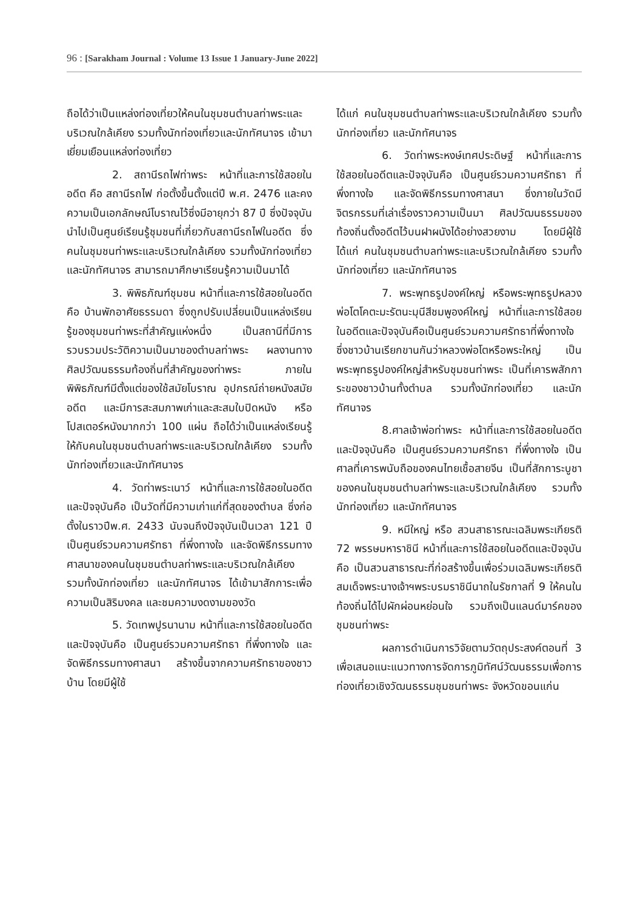96 : [Sarakham Journal : Volume 13 Issue 1 January-June 2022]
ถือได้ว่าเป็นแหล่งท่องเที่ยวให้คนในชุมชนตำบลท่าพระและบริเวณใกล้เคียง รวมทั้งนักท่องเที่ยวและนักทัศนาจร เข้ามาเยี่ยมเยือนแหล่งท่องเที่ยว
2. สถานีรถไฟท่าพระ หน้าที่และการใช้สอยในอดีต คือ สถานีรถไฟ ก่อตั้งขึ้นตั้งแต่ปี พ.ศ. 2476 และคงความเป็นเอกลักษณ์โบราณไว้ซึ่งมีอายุกว่า 87 ปี ซึ่งปัจจุบันนำไปเป็นศูนย์เรียนรู้ชุมชนที่เกี่ยวกับสถานีรถไฟในอดีต ซึ่งคนในชุมชนท่าพระและบริเวณใกล้เคียง รวมทั้งนักท่องเที่ยว และนักทัศนาจร สามารถมาศึกษาเรียนรู้ความเป็นมาได้
3. พิพิธภัณฑ์ชุมชน หน้าที่และการใช้สอยในอดีต คือ บ้านพักอาศัยธรรมดา ซึ่งถูกปรับเปลี่ยนเป็นแหล่งเรียนรู้ของชุมชนท่าพระที่สำคัญแห่งหนึ่ง เป็นสถานีที่มีการรวบรวมประวัติความเป็นมาของตำบลท่าพระ ผลงานทางศิลปวัฒนธรรมท้องถิ่นที่สำคัญของท่าพระ ภายในพิพิธภัณฑ์มีตั้งแต่ของใช้สมัยโบราณ อุปกรณ์ถ่ายหนังสมัยอดีต และมีการสะสมภาพเก่าและสะสมใบปิดหนัง หรือโปสเตอร์หนังมากกว่า 100 แผ่น ถือได้ว่าเป็นแหล่งเรียนรู้ให้กับคนในชุมชนตำบลท่าพระและบริเวณใกล้เคียง รวมทั้งนักท่องเที่ยวและนักทัศนาจร
4. วัดท่าพระเนาว์ หน้าที่และการใช้สอยในอดีตและปัจจุบันคือ เป็นวัดที่มีความเก่าแก่ที่สุดของตำบล ซึ่งก่อตั้งในราวปีพ.ศ. 2433 นับจนถึงปัจจุบันเป็นเวลา 121 ปี เป็นศูนย์รวมความศรัทธา ที่พึ่งทางใจ และจัดพิธีกรรมทางศาสนาของคนในชุมชนตำบลท่าพระและบริเวณใกล้เคียง รวมทั้งนักท่องเที่ยว และนักทัศนาจร ได้เข้ามาสักการะเพื่อความเป็นสิริมงคล และชมความงดงามของวัด
5. วัดเทพปูรนานาม หน้าที่และการใช้สอยในอดีตและปัจจุบันคือ เป็นศูนย์รวมความศรัทธา ที่พึ่งทางใจ และจัดพิธีกรรมทางศาสนา สร้างขึ้นจากความศรัทธาของชาวบ้าน โดยมีผู้ใช้
ได้แก่ คนในชุมชนตำบลท่าพระและบริเวณใกล้เคียง รวมทั้งนักท่องเที่ยว และนักทัศนาจร
6. วัดท่าพระหงษ์เทศประดิษฐ์ หน้าที่และการใช้สอยในอดีตและปัจจุบันคือ เป็นศูนย์รวมความศรัทธา ที่พึ่งทางใจ และจัดพิธีกรรมทางศาสนา ซึ่งภายในวัดมีจิตรกรรมที่เล่าเรื่องราวความเป็นมา ศิลปวัฒนธรรมของท้องถิ่นตั้งอดีตไว้บนฝาผนังได้อย่างสวยงาม โดยมีผู้ใช้ ได้แก่ คนในชุมชนตำบลท่าพระและบริเวณใกล้เคียง รวมทั้งนักท่องเที่ยว และนักทัศนาจร
7. พระพุทธรูปองค์ใหญ่ หรือพระพุทธรูปหลวงพ่อโตโคตะมะรัตนะมุนีสีชมพูองค์ใหญ่ หน้าที่และการใช้สอยในอดีตและปัจจุบันคือเป็นศูนย์รวมความศรัทธาที่พึ่งทางใจ ซึ่งชาวบ้านเรียกขานกันว่าหลวงพ่อโตหรือพระใหญ่ เป็นพระพุทธรูปองค์ใหญ่สำหรับชุมชนท่าพระ เป็นที่เคารพสักการะของชาวบ้านทั้งตำบล รวมทั้งนักท่องเที่ยว และนักทัศนาจร
8.ศาลเจ้าพ่อท่าพระ หน้าที่และการใช้สอยในอดีตและปัจจุบันคือ เป็นศูนย์รวมความศรัทธา ที่พึ่งทางใจ เป็นศาลที่เคารพนับถือของคนไทยเชื้อสายจีน เป็นที่สักการะบูชาของคนในชุมชนตำบลท่าพระและบริเวณใกล้เคียง รวมทั้งนักท่องเที่ยว และนักทัศนาจร
9. หมีใหญ่ หรือ สวนสาธารณะเฉลิมพระเกียรติ 72 พรรษมหาราชินี หน้าที่และการใช้สอยในอดีตและปัจจุบันคือ เป็นสวนสาธารณะที่ก่อสร้างขึ้นเพื่อร่วมเฉลิมพระเกียรติสมเด็จพระนางเจ้าฯพระบรมราชินีนาถในรัชกาลที่ 9 ให้คนในท้องถิ่นได้ไปผักผ่อนหย่อนใจ รวมถึงเป็นแลนด์มาร์คของชุมชนท่าพระ
ผลการดำเนินการวิจัยตามวัตถุประสงค์ตอนที่ 3 เพื่อเสนอแนะแนวทางการจัดการภูมิทัศน์วัฒนธรรมเพื่อการท่องเที่ยวเชิงวัฒนธรรมชุมชนท่าพระ จังหวัดขอนแก่น